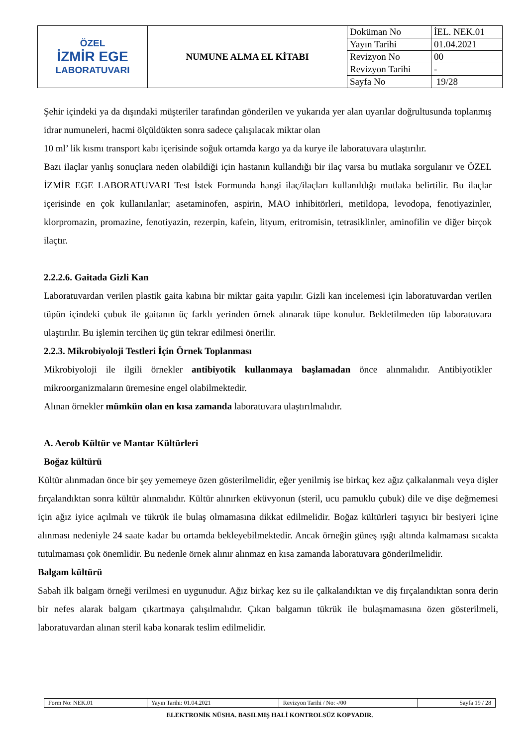| ÖZEL İZMİR EGE LABORATUVARI | NUMUNE ALMA EL KİTABI | Doküman No | İEL. NEK.01 |
| | | Yayın Tarihi | 01.04.2021 |
| | | Revizyon No | 00 |
| | | Revizyon Tarihi | - |
| | | Sayfa No | 19/28 |
Şehir içindeki ya da dışındaki müşteriler tarafından gönderilen ve yukarıda yer alan uyarılar doğrultusunda toplanmış idrar numuneleri, hacmi ölçüldükten sonra sadece çalışılacak miktar olan
10 ml’ lik kısmı transport kabı içerisinde soğuk ortamda kargo ya da kurye ile laboratuvara ulaştırılır.
Bazı ilaçlar yanlış sonuçlara neden olabildiği için hastanın kullandığı bir ilaç varsa bu mutlaka sorgulanır ve ÖZEL İZMİR EGE LABORATUVARI Test İstek Formunda hangi ilaç/ilaçları kullanıldığı mutlaka belirtilir. Bu ilaçlar içerisinde en çok kullanılanlar; asetaminofen, aspirin, MAO inhibitörleri, metildopa, levodopa, fenotiyazinler, klorpromazin, promazine, fenotiyazin, rezerpin, kafein, lityum, eritromisin, tetrasiklinler, aminofilin ve diğer birçok ilaçtır.
2.2.2.6. Gaitada Gizli Kan
Laboratuvardan verilen plastik gaita kabına bir miktar gaita yapılır. Gizli kan incelemesi için laboratuvardan verilen tüpün içindeki çubuk ile gaitanın üç farklı yerinden örnek alınarak tüpe konulur. Bekletilmeden tüp laboratuvara ulaştırılır. Bu işlemin tercihen üç gün tekrar edilmesi önerilir.
2.2.3. Mikrobiyoloji Testleri İçin Örnek Toplanması
Mikrobiyoloji ile ilgili örnekler antibiyotik kullanmaya başlamadan önce alınmalıdır. Antibiyotikler mikroorganizmaların üremesine engel olabilmektedir.
Alınan örnekler mümkün olan en kısa zamanda laboratuvara ulaştırılmalıdır.
A. Aerob Kültür ve Mantar Kültürleri
Boğaz kültürü
Kültür alınmadan önce bir şey yememeye özen gösterilmelidir, eğer yenilmiş ise birkaç kez ağız çalkalanmalı veya dişler fırçalandıktan sonra kültür alınmalıdır. Kültür alınırken eküvyonun (steril, ucu pamuklu çubuk) dile ve dişe değmemesi için ağız iyice açılmalı ve tükrük ile bulaş olmamasına dikkat edilmelidir. Boğaz kültürleri taşıyıcı bir besiyeri içine alınması nedeniyle 24 saate kadar bu ortamda bekleyebilmektedir. Ancak örneğin güneş ışığı altında kalmaması sıcakta tutulmaması çok önemlidir. Bu nedenle örnek alınır alınmaz en kısa zamanda laboratuvara gönderilmelidir.
Balgam kültürü
Sabah ilk balgam örneği verilmesi en uygunudur. Ağız birkaç kez su ile çalkalandıktan ve diş fırçalandıktan sonra derin bir nefes alarak balgam çıkartmaya çalışılmalıdır. Çıkan balgamın tükrük ile bulaşmamasına özen gösterilmeli, laboratuvardan alınan steril kaba konarak teslim edilmelidir.
| Form No: NEK.01 | Yayın Tarihi: 01.04.2021 | Revizyon Tarihi / No: -/00 | Sayfa 19 / 28 |
ELEKTRONİK NÜSHA. BASILMIŞ HALİ KONTROLSÜZ KOPYADIR.